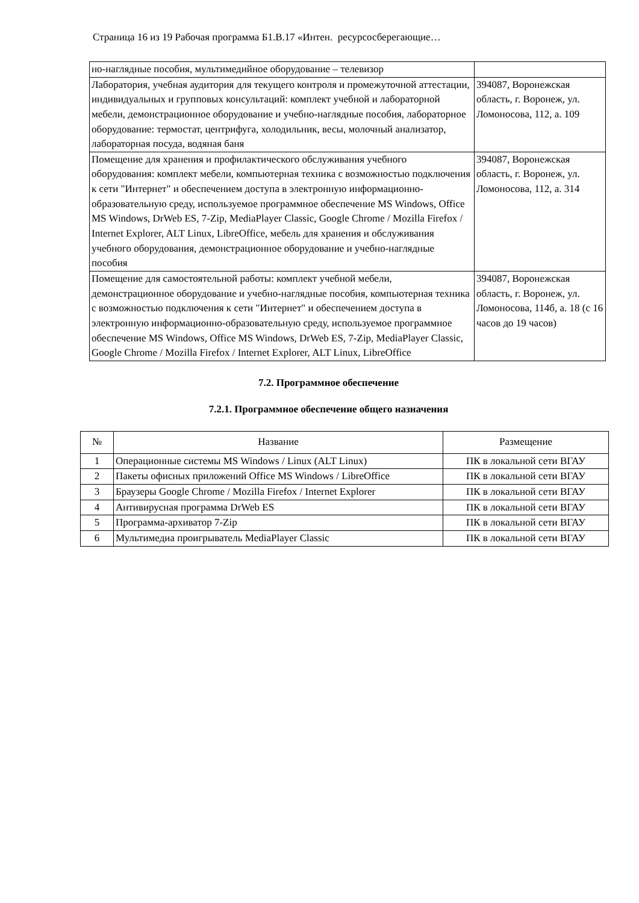Страница 16 из 19 Рабочая программа Б1.В.17 «Интен. ресурсосберегающие…
| но-наглядные пособия, мультимедийное оборудование – телевизор | |
| Лаборатория, учебная аудитория для текущего контроля и промежуточной аттестации, индивидуальных и групповых консультаций: комплект учебной и лабораторной мебели, демонстрационное оборудование и учебно-наглядные пособия, лабораторное оборудование: термостат, центрифуга, холодильник, весы, молочный анализатор, лабораторная посуда, водяная баня | 394087, Воронежская область, г. Воронеж, ул. Ломоносова, 112, а. 109 |
| Помещение для хранения и профилактического обслуживания учебного оборудования: комплект мебели, компьютерная техника с возможностью подключения к сети "Интернет" и обеспечением доступа в электронную информационно-образовательную среду, используемое программное обеспечение MS Windows, Office MS Windows, DrWeb ES, 7-Zip, MediaPlayer Classic, Google Chrome / Mozilla Firefox / Internet Explorer, ALT Linux, LibreOffice, мебель для хранения и обслуживания учебного оборудования, демонстрационное оборудование и учебно-наглядные пособия | 394087, Воронежская область, г. Воронеж, ул. Ломоносова, 112, а. 314 |
| Помещение для самостоятельной работы: комплект учебной мебели, демонстрационное оборудование и учебно-наглядные пособия, компьютерная техника с возможностью подключения к сети "Интернет" и обеспечением доступа в электронную информационно-образовательную среду, используемое программное обеспечение MS Windows, Office MS Windows, DrWeb ES, 7-Zip, MediaPlayer Classic, Google Chrome / Mozilla Firefox / Internet Explorer, ALT Linux, LibreOffice | 394087, Воронежская область, г. Воронеж, ул. Ломоносова, 114б, а. 18 (с 16 часов до 19 часов) |
7.2. Программное обеспечение
7.2.1. Программное обеспечение общего назначения
| № | Название | Размещение |
| --- | --- | --- |
| 1 | Операционные системы MS Windows / Linux (ALT Linux) | ПК в локальной сети ВГАУ |
| 2 | Пакеты офисных приложений Office MS Windows / LibreOffice | ПК в локальной сети ВГАУ |
| 3 | Браузеры Google Chrome / Mozilla Firefox / Internet Explorer | ПК в локальной сети ВГАУ |
| 4 | Антивирусная программа DrWeb ES | ПК в локальной сети ВГАУ |
| 5 | Программа-архиватор 7-Zip | ПК в локальной сети ВГАУ |
| 6 | Мультимедиа проигрыватель MediaPlayer Classic | ПК в локальной сети ВГАУ |